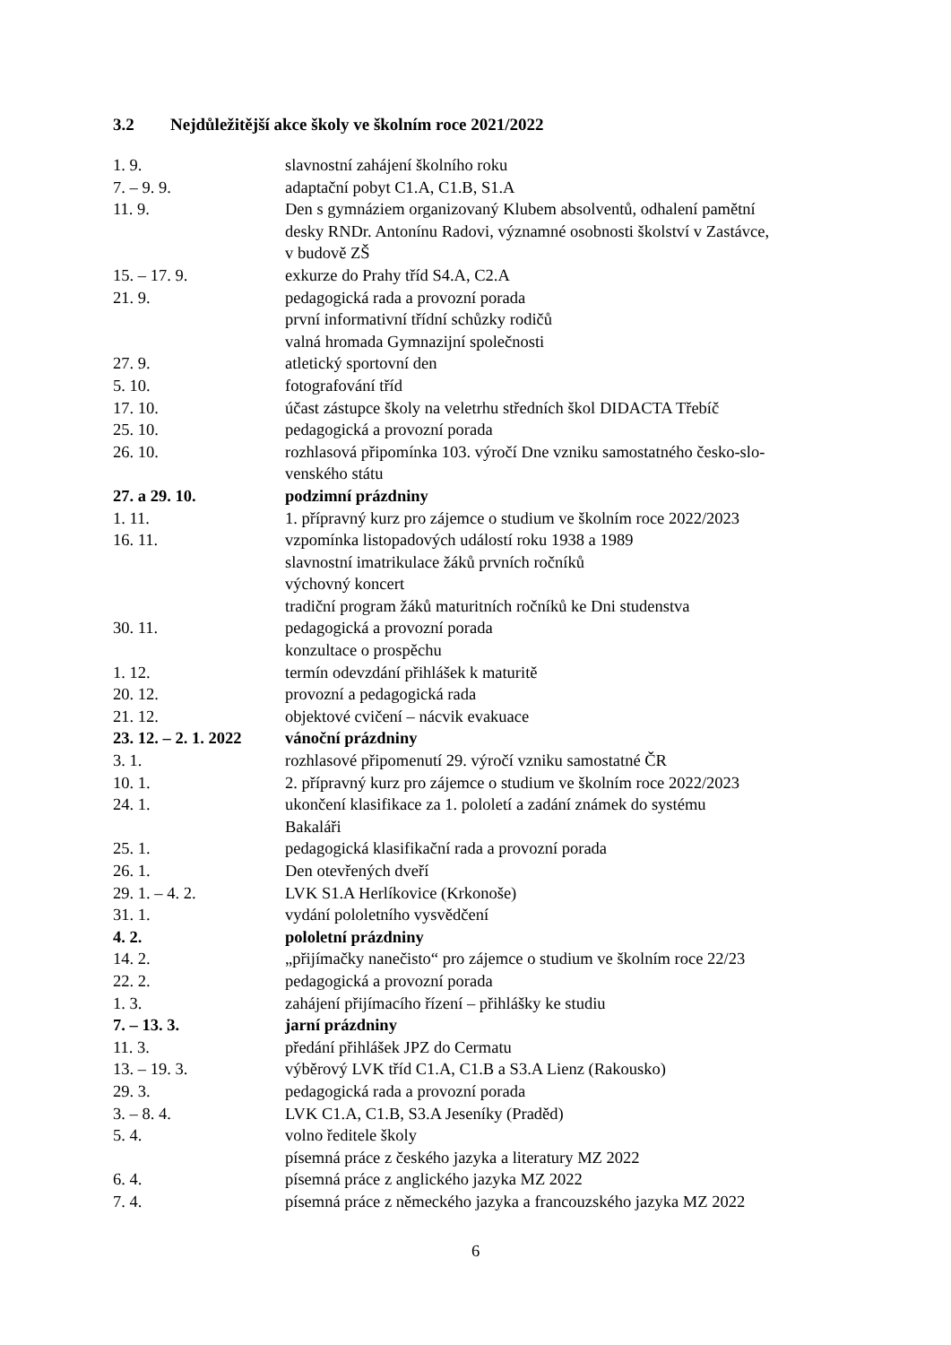3.2 Nejdůležitější akce školy ve školním roce 2021/2022
| 1. 9. | slavnostní zahájení školního roku |
| 7. – 9. 9. | adaptační pobyt C1.A, C1.B, S1.A |
| 11. 9. | Den s gymnáziem organizovaný Klubem absolventů, odhalení pamětní desky RNDr. Antonínu Radovi, významné osobnosti školství v Zastávce, v budově ZŠ |
| 15. – 17. 9. | exkurze do Prahy tříd S4.A, C2.A |
| 21. 9. | pedagogická rada a provozní porada první informativní třídní schůzky rodičů valná hromada Gymnazijní společnosti |
| 27. 9. | atletický sportovní den |
| 5. 10. | fotografování tříd |
| 17. 10. | účast zástupce školy na veletrhu středních škol DIDACTA Třebíč |
| 25. 10. | pedagogická a provozní porada |
| 26. 10. | rozhlasová připomínka 103. výročí Dne vzniku samostatného česko-slo- venského státu |
| 27. a 29. 10. | podzimní prázdniny |
| 1. 11. | 1. přípravný kurz pro zájemce o studium ve školním roce 2022/2023 |
| 16. 11. | vzpomínka listopadových událostí roku 1938 a 1989 slavnostní imatrikulace žáků prvních ročníků výchovný koncert tradiční program žáků maturitních ročníků ke Dni studenstva |
| 30. 11. | pedagogická a provozní porada konzultace o prospěchu |
| 1. 12. | termín odevzdání přihlášek k maturitě |
| 20. 12. | provozní a pedagogická rada |
| 21. 12. | objektové cvičení – nácvik evakuace |
| 23. 12. – 2. 1. 2022 | vánoční prázdniny |
| 3. 1. | rozhlasové připomenutí 29. výročí vzniku samostatné ČR |
| 10. 1. | 2. přípravný kurz pro zájemce o studium ve školním roce 2022/2023 |
| 24. 1. | ukončení klasifikace za 1. pololetí a zadání známek do systému Bakaláři |
| 25. 1. | pedagogická klasifikační rada a provozní porada |
| 26. 1. | Den otevřených dveří |
| 29. 1. – 4. 2. | LVK S1.A Herlíkovice (Krkonoše) |
| 31. 1. | vydání pololetního vysvědčení |
| 4. 2. | pololetní prázdniny |
| 14. 2. | „přijímačky nanečisto“ pro zájemce o studium ve školním roce 22/23 |
| 22. 2. | pedagogická a provozní porada |
| 1. 3. | zahájení přijímacího řízení – přihlášky ke studiu |
| 7. – 13. 3. | jarní prázdniny |
| 11. 3. | předání přihlášek JPZ do Cermatu |
| 13. – 19. 3. | výběrový LVK tříd C1.A, C1.B a S3.A Lienz (Rakousko) |
| 29. 3. | pedagogická rada a provozní porada |
| 3. – 8. 4. | LVK C1.A, C1.B, S3.A Jeseníky (Praděd) |
| 5. 4. | volno ředitele školy písemná práce z českého jazyka a literatury MZ 2022 |
| 6. 4. | písemná práce z anglického jazyka MZ 2022 |
| 7. 4. | písemná práce z německého jazyka a francouzského jazyka MZ 2022 |
6